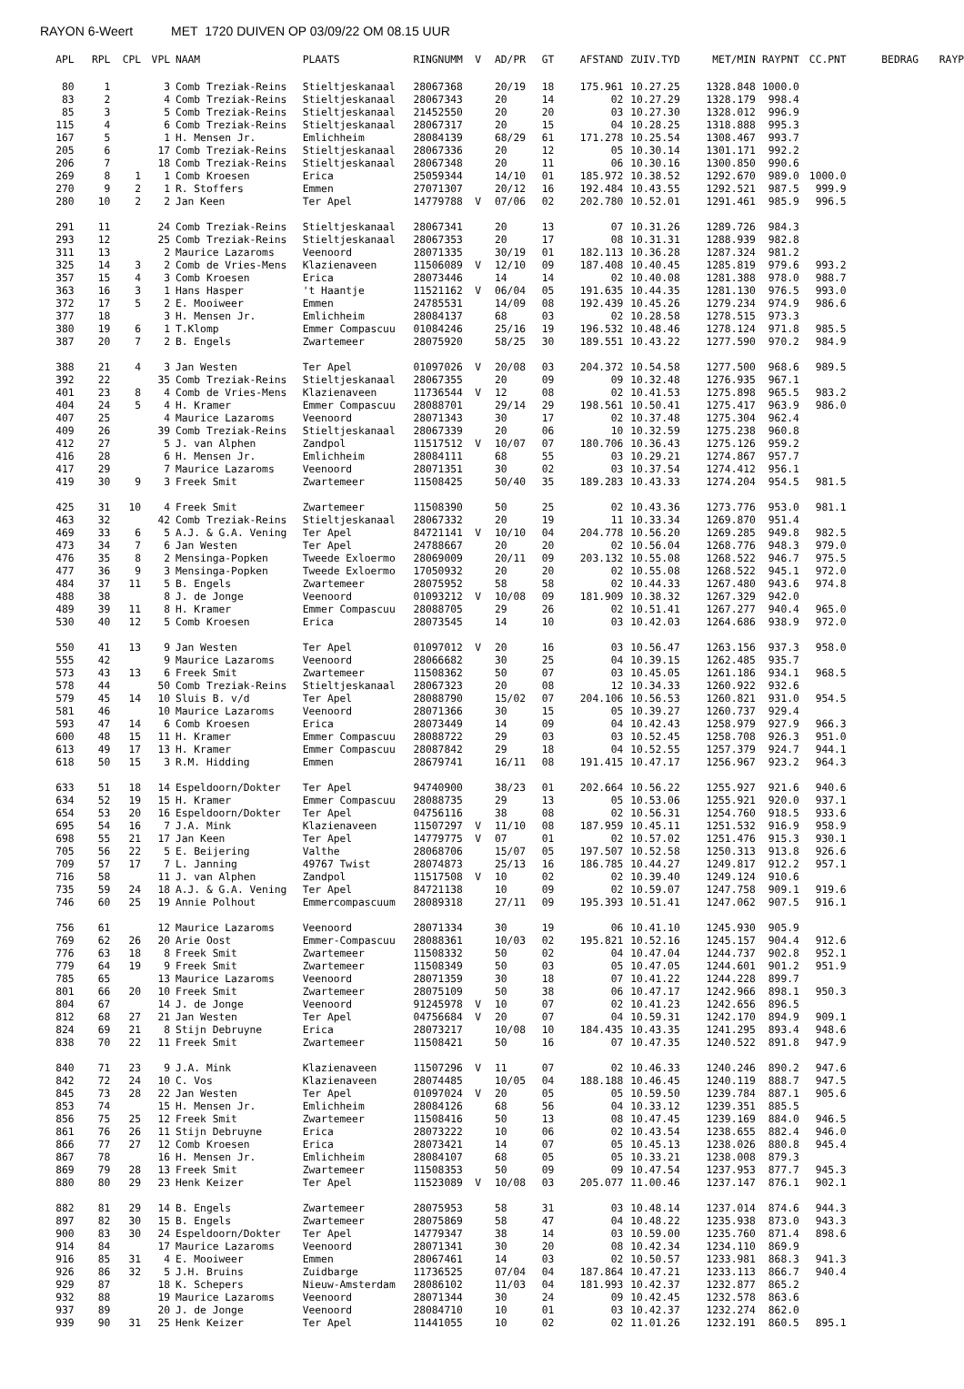RAYON 6-Weert MET 1720 DUIVEN OP 03/09/22 OM 08.15 UUR
| APL | RPL | CPL | VPL | | NAAM | PLAATS | RINGNUMM | V | AD/PR | GT | AFSTAND | | ZUIV.TYD | MET/MIN | RAYPNT | CC.PNT | BEDRAG | RAYP |
| --- | --- | --- | --- | --- | --- | --- | --- | --- | --- | --- | --- | --- | --- | --- | --- | --- | --- | --- |
| 80 | 1 | | 3 | | Comb Treziak-Reins | Stieltjeskanaal | 28067368 | | 20/19 | 18 | 175.961 | | 10.27.25 | 1328.848 | 1000.0 | | | |
| 83 | 2 | | 4 | | Comb Treziak-Reins | Stieltjeskanaal | 28067343 | | 20 | 14 | 02 | | 10.27.29 | 1328.179 | 998.4 | | | |
| 85 | 3 | | 5 | | Comb Treziak-Reins | Stieltjeskanaal | 21452550 | | 20 | 20 | 03 | | 10.27.30 | 1328.012 | 996.9 | | | |
| 115 | 4 | | 6 | | Comb Treziak-Reins | Stieltjeskanaal | 28067317 | | 20 | 15 | 04 | | 10.28.25 | 1318.888 | 995.3 | | | |
| 167 | 5 | | 1 | | H. Mensen Jr. | Emlichheim | 28084139 | | 68/29 | 61 | 171.278 | | 10.25.54 | 1308.467 | 993.7 | | | |
| 205 | 6 | | 17 | | Comb Treziak-Reins | Stieltjeskanaal | 28067336 | | 20 | 12 | 05 | | 10.30.14 | 1301.171 | 992.2 | | | |
| 206 | 7 | | 18 | | Comb Treziak-Reins | Stieltjeskanaal | 28067348 | | 20 | 11 | 06 | | 10.30.16 | 1300.850 | 990.6 | | | |
| 269 | 8 | 1 | 1 | | Comb Kroesen | Erica | 25059344 | | 14/10 | 01 | 185.972 | | 10.38.52 | 1292.670 | 989.0 | 1000.0 | | |
| 270 | 9 | 2 | 1 | | R. Stoffers | Emmen | 27071307 | | 20/12 | 16 | 192.484 | | 10.43.55 | 1292.521 | 987.5 | 999.9 | | |
| 280 | 10 | 2 | 2 | | Jan Keen | Ter Apel | 14779788 | V | 07/06 | 02 | 202.780 | | 10.52.01 | 1291.461 | 985.9 | 996.5 | | |
| 291 | 11 | | 24 | | Comb Treziak-Reins | Stieltjeskanaal | 28067341 | | 20 | 13 | 07 | | 10.31.26 | 1289.726 | 984.3 | | | |
| 293 | 12 | | 25 | | Comb Treziak-Reins | Stieltjeskanaal | 28067353 | | 20 | 17 | 08 | | 10.31.31 | 1288.939 | 982.8 | | | |
| 311 | 13 | | 2 | | Maurice Lazaroms | Veenoord | 28071335 | | 30/19 | 01 | 182.113 | | 10.36.28 | 1287.324 | 981.2 | | | |
| 325 | 14 | 3 | 2 | | Comb de Vries-Mens | Klazienaveen | 11506089 | V | 12/10 | 09 | 187.408 | | 10.40.45 | 1285.819 | 979.6 | 993.2 | | |
| 357 | 15 | 4 | 3 | | Comb Kroesen | Erica | 28073446 | | 14 | 14 | 02 | | 10.40.08 | 1281.388 | 978.0 | 988.7 | | |
| 363 | 16 | 3 | 1 | | Hans Hasper | 't Haantje | 11521162 | V | 06/04 | 05 | 191.635 | | 10.44.35 | 1281.130 | 976.5 | 993.0 | | |
| 372 | 17 | 5 | 2 | | E. Mooiweer | Emmen | 24785531 | | 14/09 | 08 | 192.439 | | 10.45.26 | 1279.234 | 974.9 | 986.6 | | |
| 377 | 18 | | 3 | | H. Mensen Jr. | Emlichheim | 28084137 | | 68 | 03 | 02 | | 10.28.58 | 1278.515 | 973.3 | | | |
| 380 | 19 | 6 | 1 | | T.Klomp | Emmer Compascuu | 01084246 | | 25/16 | 19 | 196.532 | | 10.48.46 | 1278.124 | 971.8 | 985.5 | | |
| 387 | 20 | 7 | 2 | | B. Engels | Zwartemeer | 28075920 | | 58/25 | 30 | 189.551 | | 10.43.22 | 1277.590 | 970.2 | 984.9 | | |
| 388 | 21 | 4 | 3 | | Jan Westen | Ter Apel | 01097026 | V | 20/08 | 03 | 204.372 | | 10.54.58 | 1277.500 | 968.6 | 989.5 | | |
| 392 | 22 | | 35 | | Comb Treziak-Reins | Stieltjeskanaal | 28067355 | | 20 | 09 | 09 | | 10.32.48 | 1276.935 | 967.1 | | | |
| 401 | 23 | 8 | 4 | | Comb de Vries-Mens | Klazienaveen | 11736544 | V | 12 | 08 | 02 | | 10.41.53 | 1275.898 | 965.5 | 983.2 | | |
| 404 | 24 | 5 | 4 | | H. Kramer | Emmer Compascuu | 28088701 | | 29/14 | 29 | 198.561 | | 10.50.41 | 1275.417 | 963.9 | 986.0 | | |
| 407 | 25 | | 4 | | Maurice Lazaroms | Veenoord | 28071343 | | 30 | 17 | 02 | | 10.37.48 | 1275.304 | 962.4 | | | |
| 409 | 26 | | 39 | | Comb Treziak-Reins | Stieltjeskanaal | 28067339 | | 20 | 06 | 10 | | 10.32.59 | 1275.238 | 960.8 | | | |
| 412 | 27 | | 5 | | J. van Alphen | Zandpol | 11517512 | V | 10/07 | 07 | 180.706 | | 10.36.43 | 1275.126 | 959.2 | | | |
| 416 | 28 | | 6 | | H. Mensen Jr. | Emlichheim | 28084111 | | 68 | 55 | 03 | | 10.29.21 | 1274.867 | 957.7 | | | |
| 417 | 29 | | 7 | | Maurice Lazaroms | Veenoord | 28071351 | | 30 | 02 | 03 | | 10.37.54 | 1274.412 | 956.1 | | | |
| 419 | 30 | 9 | 3 | | Freek Smit | Zwartemeer | 11508425 | | 50/40 | 35 | 189.283 | | 10.43.33 | 1274.204 | 954.5 | 981.5 | | |
| 425 | 31 | 10 | 4 | | Freek Smit | Zwartemeer | 11508390 | | 50 | 25 | 02 | | 10.43.36 | 1273.776 | 953.0 | 981.1 | | |
| 463 | 32 | | 42 | | Comb Treziak-Reins | Stieltjeskanaal | 28067332 | | 20 | 19 | 11 | | 10.33.34 | 1269.870 | 951.4 | | | |
| 469 | 33 | 6 | 5 | | A.J. & G.A. Vening | Ter Apel | 84721141 | V | 10/10 | 04 | 204.778 | | 10.56.20 | 1269.285 | 949.8 | 982.5 | | |
| 473 | 34 | 7 | 6 | | Jan Westen | Ter Apel | 24788667 | | 20 | 20 | 02 | | 10.56.04 | 1268.776 | 948.3 | 979.0 | | |
| 476 | 35 | 8 | 2 | | Mensinga-Popken | Tweede Exloermo | 28069009 | | 20/11 | 09 | 203.132 | | 10.55.08 | 1268.522 | 946.7 | 975.5 | | |
| 477 | 36 | 9 | 3 | | Mensinga-Popken | Tweede Exloermo | 17050932 | | 20 | 20 | 02 | | 10.55.08 | 1268.522 | 945.1 | 972.0 | | |
| 484 | 37 | 11 | 5 | | B. Engels | Zwartemeer | 28075952 | | 58 | 58 | 02 | | 10.44.33 | 1267.480 | 943.6 | 974.8 | | |
| 488 | 38 | | 8 | | J. de Jonge | Veenoord | 01093212 | V | 10/08 | 09 | 181.909 | | 10.38.32 | 1267.329 | 942.0 | | | |
| 489 | 39 | 11 | 8 | | H. Kramer | Emmer Compascuu | 28088705 | | 29 | 26 | 02 | | 10.51.41 | 1267.277 | 940.4 | 965.0 | | |
| 530 | 40 | 12 | 5 | | Comb Kroesen | Erica | 28073545 | | 14 | 10 | 03 | | 10.42.03 | 1264.686 | 938.9 | 972.0 | | |
| 550 | 41 | 13 | 9 | | Jan Westen | Ter Apel | 01097012 | V | 20 | 16 | 03 | | 10.56.47 | 1263.156 | 937.3 | 958.0 | | |
| 555 | 42 | | 9 | | Maurice Lazaroms | Veenoord | 28066682 | | 30 | 25 | 04 | | 10.39.15 | 1262.485 | 935.7 | | | |
| 573 | 43 | 13 | 6 | | Freek Smit | Zwartemeer | 11508362 | | 50 | 07 | 03 | | 10.45.05 | 1261.186 | 934.1 | 968.5 | | |
| 578 | 44 | | 50 | | Comb Treziak-Reins | Stieltjeskanaal | 28067323 | | 20 | 08 | 12 | | 10.34.33 | 1260.922 | 932.6 | | | |
| 579 | 45 | 14 | 10 | | Sluis B. v/d | Ter Apel | 28088790 | | 15/02 | 07 | 204.106 | | 10.56.53 | 1260.821 | 931.0 | 954.5 | | |
| 581 | 46 | | 10 | | Maurice Lazaroms | Veenoord | 28071366 | | 30 | 15 | 05 | | 10.39.27 | 1260.737 | 929.4 | | | |
| 593 | 47 | 14 | 6 | | Comb Kroesen | Erica | 28073449 | | 14 | 09 | 04 | | 10.42.43 | 1258.979 | 927.9 | 966.3 | | |
| 600 | 48 | 15 | 11 | | H. Kramer | Emmer Compascuu | 28088722 | | 29 | 03 | 03 | | 10.52.45 | 1258.708 | 926.3 | 951.0 | | |
| 613 | 49 | 17 | 13 | | H. Kramer | Emmer Compascuu | 28087842 | | 29 | 18 | 04 | | 10.52.55 | 1257.379 | 924.7 | 944.1 | | |
| 618 | 50 | 15 | 3 | | R.M. Hidding | Emmen | 28679741 | | 16/11 | 08 | 191.415 | | 10.47.17 | 1256.967 | 923.2 | 964.3 | | |
| 633 | 51 | 18 | 14 | | Espeldoorn/Dokter | Ter Apel | 94740900 | | 38/23 | 01 | 202.664 | | 10.56.22 | 1255.927 | 921.6 | 940.6 | | |
| 634 | 52 | 19 | 15 | | H. Kramer | Emmer Compascuu | 28088735 | | 29 | 13 | 05 | | 10.53.06 | 1255.921 | 920.0 | 937.1 | | |
| 654 | 53 | 20 | 16 | | Espeldoorn/Dokter | Ter Apel | 04756116 | | 38 | 08 | 02 | | 10.56.31 | 1254.760 | 918.5 | 933.6 | | |
| 695 | 54 | 16 | 7 | | J.A. Mink | Klazienaveen | 11507297 | V | 11/10 | 08 | 187.959 | | 10.45.11 | 1251.532 | 916.9 | 958.9 | | |
| 698 | 55 | 21 | 17 | | Jan Keen | Ter Apel | 14779775 | V | 07 | 01 | 02 | | 10.57.02 | 1251.476 | 915.3 | 930.1 | | |
| 705 | 56 | 22 | 5 | | E. Beijering | Valthe | 28068706 | | 15/07 | 05 | 197.507 | | 10.52.58 | 1250.313 | 913.8 | 926.6 | | |
| 709 | 57 | 17 | 7 | | L. Janning | 49767 Twist | 28074873 | | 25/13 | 16 | 186.785 | | 10.44.27 | 1249.817 | 912.2 | 957.1 | | |
| 716 | 58 | | 11 | | J. van Alphen | Zandpol | 11517508 | V | 10 | 02 | 02 | | 10.39.40 | 1249.124 | 910.6 | | | |
| 735 | 59 | 24 | 18 | | A.J. & G.A. Vening | Ter Apel | 84721138 | | 10 | 09 | 02 | | 10.59.07 | 1247.758 | 909.1 | 919.6 | | |
| 746 | 60 | 25 | 19 | | Annie Polhout | Emmercompascuum | 28089318 | | 27/11 | 09 | 195.393 | | 10.51.41 | 1247.062 | 907.5 | 916.1 | | |
| 756 | 61 | | 12 | | Maurice Lazaroms | Veenoord | 28071334 | | 30 | 19 | 06 | | 10.41.10 | 1245.930 | 905.9 | | | |
| 769 | 62 | 26 | 20 | | Arie Oost | Emmer-Compascuu | 28088361 | | 10/03 | 02 | 195.821 | | 10.52.16 | 1245.157 | 904.4 | 912.6 | | |
| 776 | 63 | 18 | 8 | | Freek Smit | Zwartemeer | 11508332 | | 50 | 02 | 04 | | 10.47.04 | 1244.737 | 902.8 | 952.1 | | |
| 779 | 64 | 19 | 9 | | Freek Smit | Zwartemeer | 11508349 | | 50 | 03 | 05 | | 10.47.05 | 1244.601 | 901.2 | 951.9 | | |
| 785 | 65 | | 13 | | Maurice Lazaroms | Veenoord | 28071359 | | 30 | 18 | 07 | | 10.41.22 | 1244.228 | 899.7 | | | |
| 801 | 66 | 20 | 10 | | Freek Smit | Zwartemeer | 28075109 | | 50 | 38 | 06 | | 10.47.17 | 1242.966 | 898.1 | 950.3 | | |
| 804 | 67 | | 14 | | J. de Jonge | Veenoord | 91245978 | V | 10 | 07 | 02 | | 10.41.23 | 1242.656 | 896.5 | | | |
| 812 | 68 | 27 | 21 | | Jan Westen | Ter Apel | 04756684 | V | 20 | 07 | 04 | | 10.59.31 | 1242.170 | 894.9 | 909.1 | | |
| 824 | 69 | 21 | 8 | | Stijn Debruyne | Erica | 28073217 | | 10/08 | 10 | 184.435 | | 10.43.35 | 1241.295 | 893.4 | 948.6 | | |
| 838 | 70 | 22 | 11 | | Freek Smit | Zwartemeer | 11508421 | | 50 | 16 | 07 | | 10.47.35 | 1240.522 | 891.8 | 947.9 | | |
| 840 | 71 | 23 | 9 | | J.A. Mink | Klazienaveen | 11507296 | V | 11 | 07 | 02 | | 10.46.33 | 1240.246 | 890.2 | 947.6 | | |
| 842 | 72 | 24 | 10 | | C. Vos | Klazienaveen | 28074485 | | 10/05 | 04 | 188.188 | | 10.46.45 | 1240.119 | 888.7 | 947.5 | | |
| 845 | 73 | 28 | 22 | | Jan Westen | Ter Apel | 01097024 | V | 20 | 05 | 05 | | 10.59.50 | 1239.784 | 887.1 | 905.6 | | |
| 853 | 74 | | 15 | | H. Mensen Jr. | Emlichheim | 28084126 | | 68 | 56 | 04 | | 10.33.12 | 1239.351 | 885.5 | | | |
| 856 | 75 | 25 | 12 | | Freek Smit | Zwartemeer | 11508416 | | 50 | 13 | 08 | | 10.47.45 | 1239.169 | 884.0 | 946.5 | | |
| 861 | 76 | 26 | 11 | | Stijn Debruyne | Erica | 28073222 | | 10 | 06 | 02 | | 10.43.54 | 1238.655 | 882.4 | 946.0 | | |
| 866 | 77 | 27 | 12 | | Comb Kroesen | Erica | 28073421 | | 14 | 07 | 05 | | 10.45.13 | 1238.026 | 880.8 | 945.4 | | |
| 867 | 78 | | 16 | | H. Mensen Jr. | Emlichheim | 28084107 | | 68 | 05 | 05 | | 10.33.21 | 1238.008 | 879.3 | | | |
| 869 | 79 | 28 | 13 | | Freek Smit | Zwartemeer | 11508353 | | 50 | 09 | 09 | | 10.47.54 | 1237.953 | 877.7 | 945.3 | | |
| 880 | 80 | 29 | 23 | | Henk Keizer | Ter Apel | 11523089 | V | 10/08 | 03 | 205.077 | | 11.00.46 | 1237.147 | 876.1 | 902.1 | | |
| 882 | 81 | 29 | 14 | | B. Engels | Zwartemeer | 28075953 | | 58 | 31 | 03 | | 10.48.14 | 1237.014 | 874.6 | 944.3 | | |
| 897 | 82 | 30 | 15 | | B. Engels | Zwartemeer | 28075869 | | 58 | 47 | 04 | | 10.48.22 | 1235.938 | 873.0 | 943.3 | | |
| 900 | 83 | 30 | 24 | | Espeldoorn/Dokter | Ter Apel | 14779347 | | 38 | 14 | 03 | | 10.59.00 | 1235.760 | 871.4 | 898.6 | | |
| 914 | 84 | | 17 | | Maurice Lazaroms | Veenoord | 28071341 | | 30 | 20 | 08 | | 10.42.34 | 1234.110 | 869.9 | | | |
| 916 | 85 | 31 | 4 | | E. Mooiweer | Emmen | 28067461 | | 14 | 03 | 02 | | 10.50.57 | 1233.981 | 868.3 | 941.3 | | |
| 926 | 86 | 32 | 5 | | J.H. Bruins | Zuidbarge | 11736525 | | 07/04 | 04 | 187.864 | | 10.47.21 | 1233.113 | 866.7 | 940.4 | | |
| 929 | 87 | | 18 | | K. Schepers | Nieuw-Amsterdam | 28086102 | | 11/03 | 04 | 181.993 | | 10.42.37 | 1232.877 | 865.2 | | | |
| 932 | 88 | | 19 | | Maurice Lazaroms | Veenoord | 28071344 | | 30 | 24 | 09 | | 10.42.45 | 1232.578 | 863.6 | | | |
| 937 | 89 | | 20 | | J. de Jonge | Veenoord | 28084710 | | 10 | 01 | 03 | | 10.42.37 | 1232.274 | 862.0 | | | |
| 939 | 90 | 31 | 25 | | Henk Keizer | Ter Apel | 11441055 | | 10 | 02 | 02 | | 11.01.26 | 1232.191 | 860.5 | 895.1 | | |